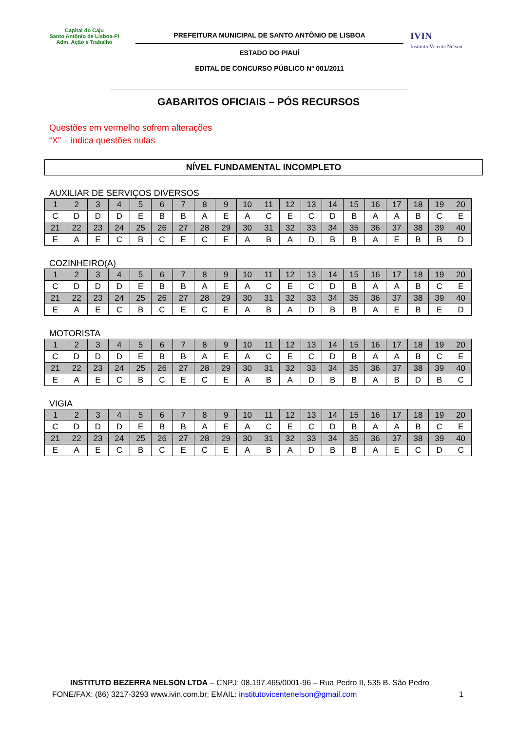Capital do Caju
Santo Antônio de Lisboa-PI
Adm. Ação e Trabalho
PREFEITURA MUNICIPAL DE SANTO ANTÔNIO DE LISBOA
ESTADO DO PIAUÍ
EDITAL DE CONCURSO PÚBLICO Nº 001/2011
IVIN
Instituto Vicente Nelson
GABARITOS OFICIAIS – PÓS RECURSOS
Questões em vermelho sofrem alterações
“X” – indica questões nulas
NÍVEL FUNDAMENTAL INCOMPLETO
AUXILIAR DE SERVIÇOS DIVERSOS
| 1 | 2 | 3 | 4 | 5 | 6 | 7 | 8 | 9 | 10 | 11 | 12 | 13 | 14 | 15 | 16 | 17 | 18 | 19 | 20 |
| C | D | D | D | E | B | B | A | E | A | C | E | C | D | B | A | A | B | C | E |
| 21 | 22 | 23 | 24 | 25 | 26 | 27 | 28 | 29 | 30 | 31 | 32 | 33 | 34 | 35 | 36 | 37 | 38 | 39 | 40 |
| E | A | E | C | B | C | E | C | E | A | B | A | D | B | B | A | E | B | B | D |
COZINHEIRO(A)
| 1 | 2 | 3 | 4 | 5 | 6 | 7 | 8 | 9 | 10 | 11 | 12 | 13 | 14 | 15 | 16 | 17 | 18 | 19 | 20 |
| C | D | D | D | E | B | B | A | E | A | C | E | C | D | B | A | A | B | C | E |
| 21 | 22 | 23 | 24 | 25 | 26 | 27 | 28 | 29 | 30 | 31 | 32 | 33 | 34 | 35 | 36 | 37 | 38 | 39 | 40 |
| E | A | E | C | B | C | E | C | E | A | B | A | D | B | B | A | E | B | E | D |
MOTORISTA
| 1 | 2 | 3 | 4 | 5 | 6 | 7 | 8 | 9 | 10 | 11 | 12 | 13 | 14 | 15 | 16 | 17 | 18 | 19 | 20 |
| C | D | D | D | E | B | B | A | E | A | C | E | C | D | B | A | A | B | C | E |
| 21 | 22 | 23 | 24 | 25 | 26 | 27 | 28 | 29 | 30 | 31 | 32 | 33 | 34 | 35 | 36 | 37 | 38 | 39 | 40 |
| E | A | E | C | B | C | E | C | E | A | B | A | D | B | B | A | B | D | B | C |
VIGIA
| 1 | 2 | 3 | 4 | 5 | 6 | 7 | 8 | 9 | 10 | 11 | 12 | 13 | 14 | 15 | 16 | 17 | 18 | 19 | 20 |
| C | D | D | D | E | B | B | A | E | A | C | E | C | D | B | A | A | B | C | E |
| 21 | 22 | 23 | 24 | 25 | 26 | 27 | 28 | 29 | 30 | 31 | 32 | 33 | 34 | 35 | 36 | 37 | 38 | 39 | 40 |
| E | A | E | C | B | C | E | C | E | A | B | A | D | B | B | A | E | C | D | C |
INSTITUTO BEZERRA NELSON LTDA – CNPJ: 08.197.465/0001-96 – Rua Pedro II, 535 B. São Pedro
FONE/FAX: (86) 3217-3293 www.ivin.com.br; EMAIL: institutovicentenelson@gmail.com 1